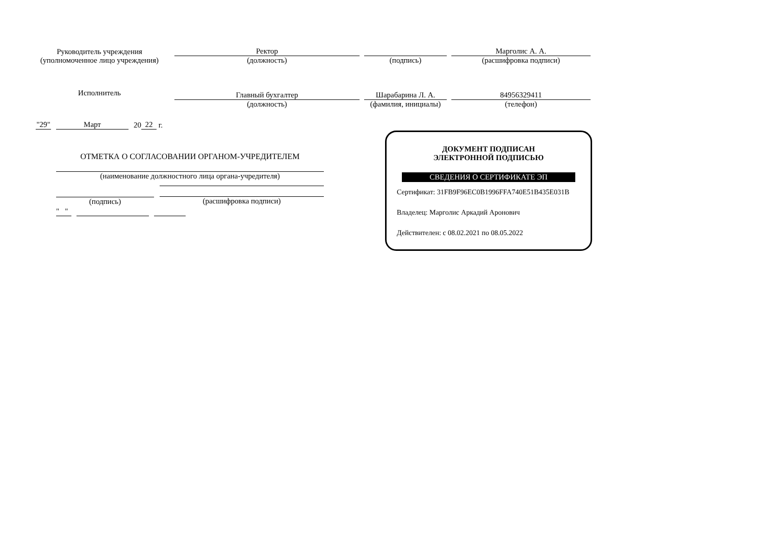Руководитель учреждения
(уполномоченное лицо учреждения)
Ректор
(должность)
(подпись)
Марголис А. А.
(расшифровка подписи)
Исполнитель
Главный бухгалтер
(должность)
Шарабарина Л. А.
(фамилия, инициалы)
84956329411
(телефон)
"29" Март 20 22 г.
ОТМЕТКА О СОГЛАСОВАНИИ ОРГАНОМ-УЧРЕДИТЕЛЕМ
(наименование должностного лица органа-учредителя)
(подпись) (расшифровка подписи)
" "
ДОКУМЕНТ ПОДПИСАН
ЭЛЕКТРОННОЙ ПОДПИСЬЮ
СВЕДЕНИЯ О СЕРТИФИКАТЕ ЭП
Сертификат: 31FB9F96EC0B1996FFA740E51B435E031B
Владелец: Марголис Аркадий Аронович
Действителен: с 08.02.2021 по 08.05.2022